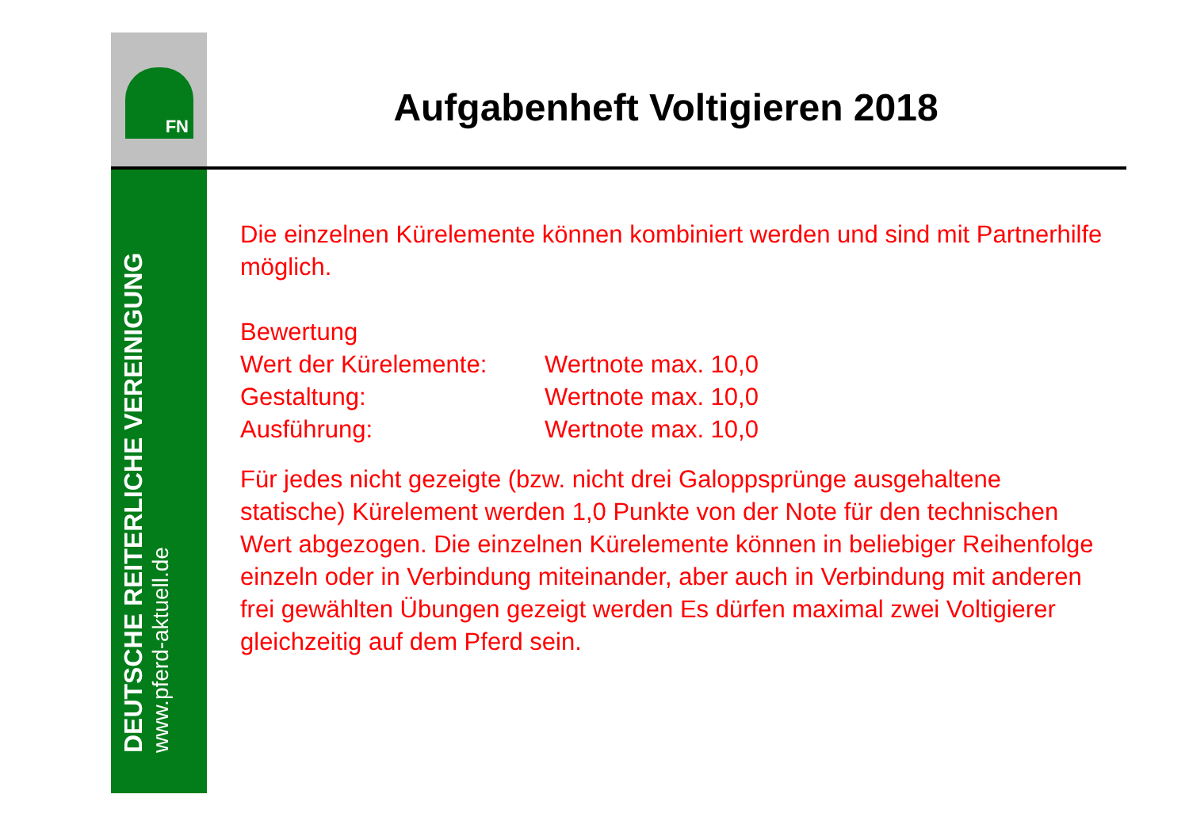FN
DEUTSCHE REITERLICHE VEREINIGUNG
www.pferd-aktuell.de
Aufgabenheft Voltigieren 2018
Die einzelnen Kürelemente können kombiniert werden und sind mit Partnerhilfe möglich.
Bewertung
| Wert der Kürelemente: | Wertnote max. 10,0 |
| Gestaltung: | Wertnote max. 10,0 |
| Ausführung: | Wertnote max. 10,0 |
Für jedes nicht gezeigte (bzw. nicht drei Galoppsprünge ausgehaltene statische) Kürelement werden 1,0 Punkte von der Note für den technischen Wert abgezogen. Die einzelnen Kürelemente können in beliebiger Reihenfolge einzeln oder in Verbindung miteinander, aber auch in Verbindung mit anderen frei gewählten Übungen gezeigt werden Es dürfen maximal zwei Voltigierer gleichzeitig auf dem Pferd sein.